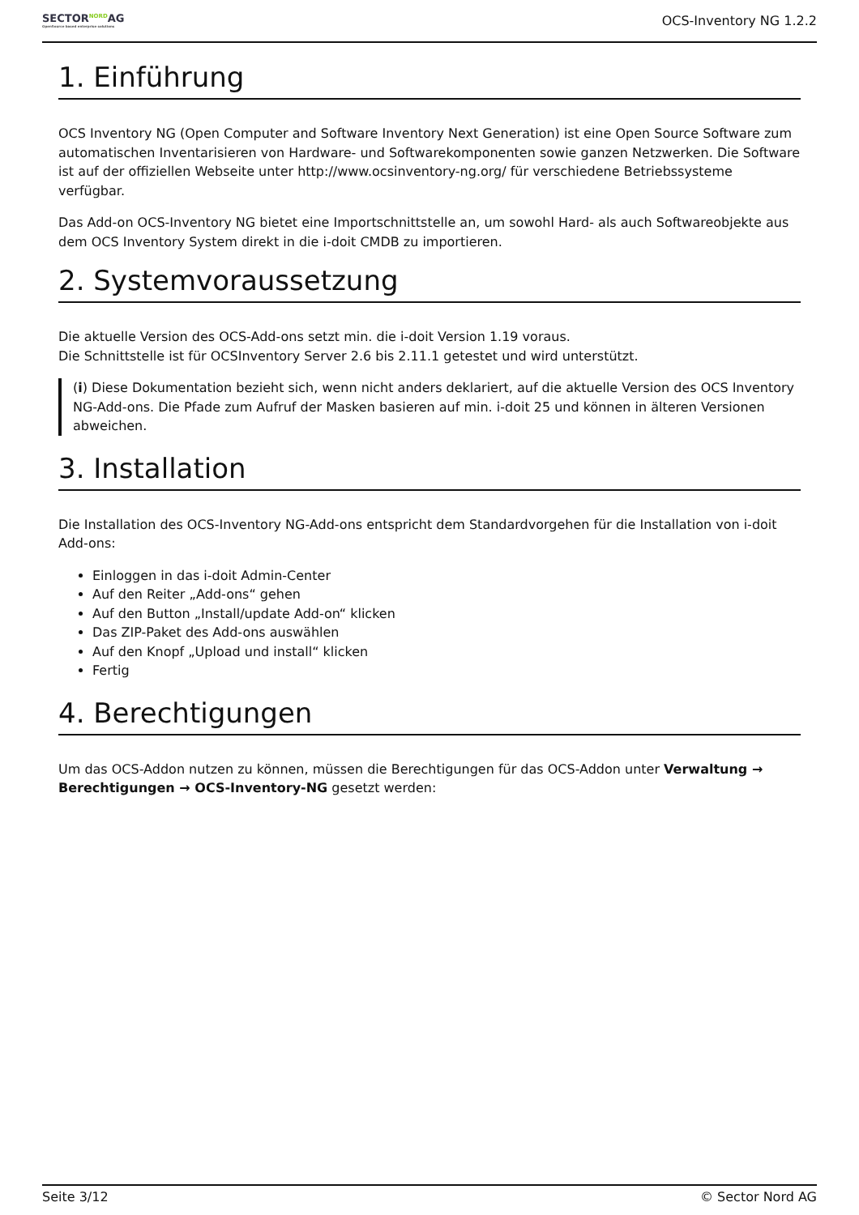SECTOR<sup>NORD</sup>AG
OpenSource based enterprise solutions
OCS-Inventory NG 1.2.2
1. Einführung
OCS Inventory NG (Open Computer and Software Inventory Next Generation) ist eine Open Source Software zum automatischen Inventarisieren von Hardware- und Softwarekomponenten sowie ganzen Netzwerken. Die Software ist auf der offiziellen Webseite unter http://www.ocsinventory-ng.org/ für verschiedene Betriebssysteme verfügbar.
Das Add-on OCS-Inventory NG bietet eine Importschnittstelle an, um sowohl Hard- als auch Softwareobjekte aus dem OCS Inventory System direkt in die i-doit CMDB zu importieren.
2. Systemvoraussetzung
Die aktuelle Version des OCS-Add-ons setzt min. die i-doit Version 1.19 voraus.
Die Schnittstelle ist für OCSInventory Server 2.6 bis 2.11.1 getestet und wird unterstützt.
(i) Diese Dokumentation bezieht sich, wenn nicht anders deklariert, auf die aktuelle Version des OCS Inventory NG-Add-ons. Die Pfade zum Aufruf der Masken basieren auf min. i-doit 25 und können in älteren Versionen abweichen.
3. Installation
Die Installation des OCS-Inventory NG-Add-ons entspricht dem Standardvorgehen für die Installation von i-doit Add-ons:
Einloggen in das i-doit Admin-Center
Auf den Reiter „Add-ons“ gehen
Auf den Button „Install/update Add-on“ klicken
Das ZIP-Paket des Add-ons auswählen
Auf den Knopf „Upload und install“ klicken
Fertig
4. Berechtigungen
Um das OCS-Addon nutzen zu können, müssen die Berechtigungen für das OCS-Addon unter Verwaltung → Berechtigungen → OCS-Inventory-NG gesetzt werden:
Seite 3/12 © Sector Nord AG